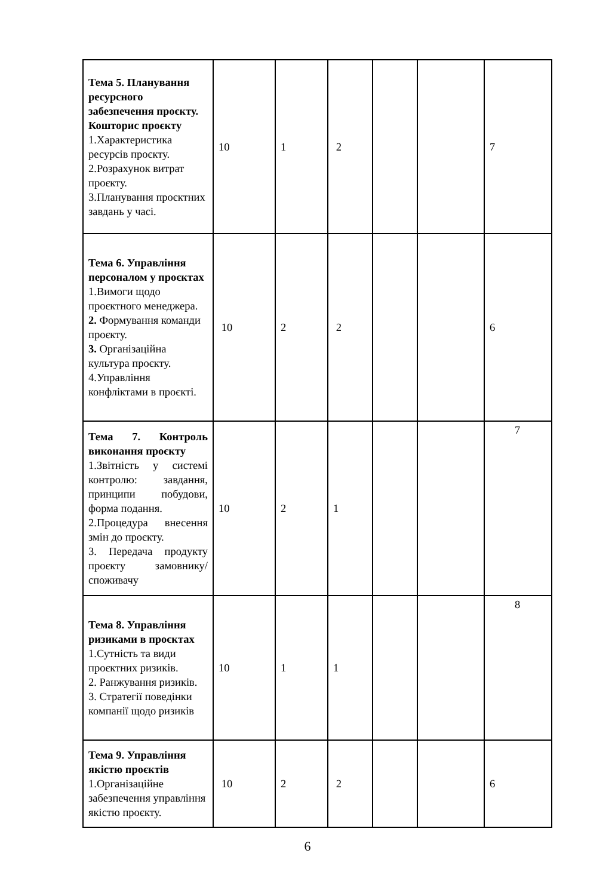| Тема 5. Планування ресурсного забезпечення проєкту. Кошторис проєкту 1.Характеристика ресурсів проєкту. 2.Розрахунок витрат проєкту. 3.Планування проєктних завдань у часі. | 10 | 1 | 2 | | | 7 |
| Тема 6. Управління персоналом у проєктах 1.Вимоги щодо проєктного менеджера. 2. Формування команди проєкту. 3. Організаційна культура проєкту. 4.Управління конфліктами в проєкті. | 10 | 2 | 2 | | | 6 |
| Тема 7. Контроль виконання проєкту 1.Звітність у системі контролю: завдання, принципи побудови, форма подання. 2.Процедура внесення змін до проєкту. 3. Передача продукту проєкту замовнику/споживачу | 10 | 2 | 1 | | | 7 |
| Тема 8. Управління ризиками в проєктах 1.Сутність та види проєктних ризиків. 2. Ранжування ризиків. 3. Стратегії поведінки компанії щодо ризиків | 10 | 1 | 1 | | | 8 |
| Тема 9. Управління якістю проєктів 1.Організаційне забезпечення управління якістю проєкту. | 10 | 2 | 2 | | | 6 |
6